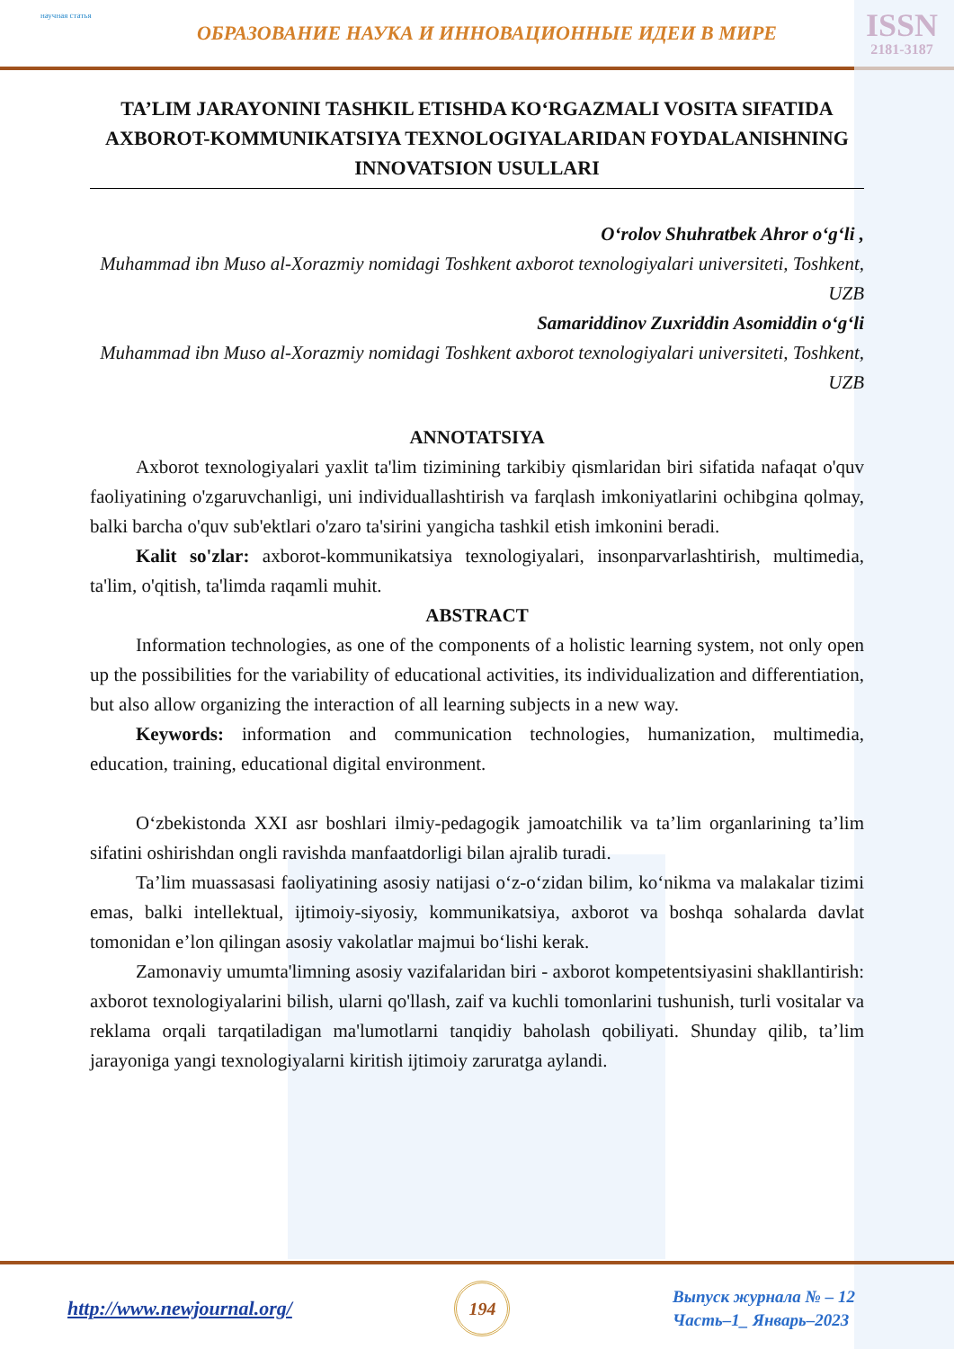научная статья
ОБРАЗОВАНИЕ НАУКА И ИННОВАЦИОННЫЕ ИДЕИ В МИРЕ
ISSN
2181-3187
TA’LIM JARAYONINI TASHKIL ETISHDA KO‘RGAZMALI VOSITA SIFATIDA AXBOROT-KOMMUNIKATSIYA TEXNOLOGIYALARIDAN FOYDALANISHNING INNOVATSION USULLARI
O‘rolov Shuhratbek Ahror o‘g‘li ,
Muhammad ibn Muso al-Xorazmiy nomidagi Toshkent axborot texnologiyalari universiteti, Toshkent, UZB
Samariddinov Zuxriddin Asomiddin o‘g‘li
Muhammad ibn Muso al-Xorazmiy nomidagi Toshkent axborot texnologiyalari universiteti, Toshkent, UZB
ANNOTATSIYA
Axborot texnologiyalari yaxlit ta'lim tizimining tarkibiy qismlaridan biri sifatida nafaqat o'quv faoliyatining o'zgaruvchanligi, uni individuallashtirish va farqlash imkoniyatlarini ochibgina qolmay, balki barcha o'quv sub'ektlari o'zaro ta'sirini yangicha tashkil etish imkonini beradi.
Kalit so'zlar: axborot-kommunikatsiya texnologiyalari, insonparvarlashtirish, multimedia, ta'lim, o'qitish, ta'limda raqamli muhit.
ABSTRACT
Information technologies, as one of the components of a holistic learning system, not only open up the possibilities for the variability of educational activities, its individualization and differentiation, but also allow organizing the interaction of all learning subjects in a new way.
Keywords: information and communication technologies, humanization, multimedia, education, training, educational digital environment.
O‘zbekistonda XXI asr boshlari ilmiy-pedagogik jamoatchilik va ta’lim organlarining ta’lim sifatini oshirishdan ongli ravishda manfaatdorligi bilan ajralib turadi.
Ta’lim muassasasi faoliyatining asosiy natijasi o‘z-o‘zidan bilim, ko‘nikma va malakalar tizimi emas, balki intellektual, ijtimoiy-siyosiy, kommunikatsiya, axborot va boshqa sohalarda davlat tomonidan e’lon qilingan asosiy vakolatlar majmui bo‘lishi kerak.
Zamonaviy umumta'limning asosiy vazifalaridan biri - axborot kompetentsiyasini shakllantirish: axborot texnologiyalarini bilish, ularni qo'llash, zaif va kuchli tomonlarini tushunish, turli vositalar va reklama orqali tarqatiladigan ma'lumotlarni tanqidiy baholash qobiliyati. Shunday qilib, ta’lim jarayoniga yangi texnologiyalarni kiritish ijtimoiy zaruratga aylandi.
http://www.newjournal.org/
194
Выпуск журнала № – 12
Часть–1_ Январь–2023